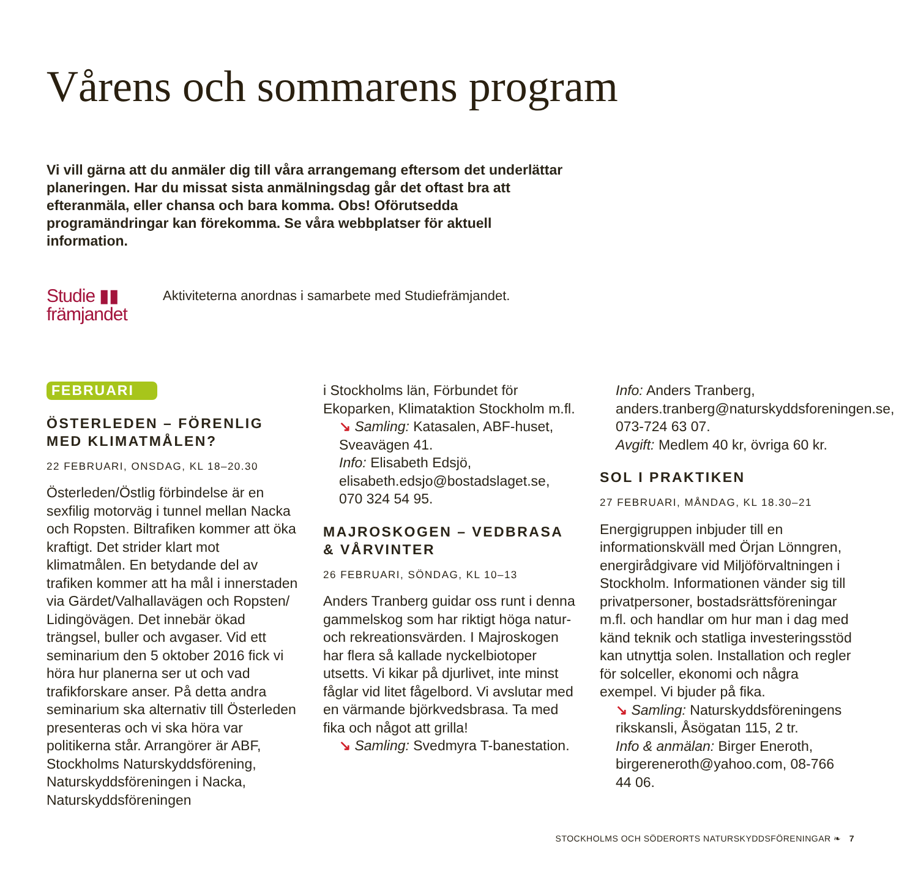Vårens och sommarens program
Vi vill gärna att du anmäler dig till våra arrangemang eftersom det underlättar planeringen. Har du missat sista anmälningsdag går det oftast bra att efteranmäla, eller chansa och bara komma. Obs! Oförutsedda programändringar kan förekomma. Se våra webbplatser för aktuell information.
Studie ▮▮
främjandet
Aktiviteterna anordnas i samarbete med Studiefrämjandet.
FEBRUARI
ÖSTERLEDEN – FÖRENLIG MED KLIMATMÅLEN?
22 FEBRUARI, ONSDAG, KL 18–20.30
Österleden/Östlig förbindelse är en sexfilig motorväg i tunnel mellan Nacka och Ropsten. Biltrafiken kommer att öka kraftigt. Det strider klart mot klimatmålen. En betydande del av trafiken kommer att ha mål i innerstaden via Gärdet/Valhallavägen och Ropsten/ Lidingövägen. Det innebär ökad trängsel, buller och avgaser. Vid ett seminarium den 5 oktober 2016 fick vi höra hur planerna ser ut och vad trafikforskare anser. På detta andra seminarium ska alternativ till Österleden presenteras och vi ska höra var politikerna står. Arrangörer är ABF, Stockholms Naturskyddsförening, Naturskyddsföreningen i Nacka, Naturskyddsföreningen
i Stockholms län, Förbundet för Ekoparken, Klimataktion Stockholm m.fl.
↘ Samling: Katasalen, ABF-huset, Sveavägen 41.
Info: Elisabeth Edsjö, elisabeth.edsjo@bostadslaget.se, 070 324 54 95.
MAJROSKOGEN – VEDBRASA & VÅRVINTER
26 FEBRUARI, SÖNDAG, KL 10–13
Anders Tranberg guidar oss runt i denna gammelskog som har riktigt höga natur- och rekreationsvärden. I Majroskogen har flera så kallade nyckelbiotoper utsetts. Vi kikar på djurlivet, inte minst fåglar vid litet fågelbord. Vi avslutar med en värmande björkvedsbrasa. Ta med fika och något att grilla!
↘ Samling: Svedmyra T-banestation.
Info: Anders Tranberg, anders.tranberg@naturskyddsforeningen.se, 073-724 63 07.
Avgift: Medlem 40 kr, övriga 60 kr.
SOL I PRAKTIKEN
27 FEBRUARI, MÅNDAG, KL 18.30–21
Energigruppen inbjuder till en informationskväll med Örjan Lönngren, energirådgivare vid Miljöförvaltningen i Stockholm. Informationen vänder sig till privatpersoner, bostadsrättsföreningar m.fl. och handlar om hur man i dag med känd teknik och statliga investeringsstöd kan utnyttja solen. Installation och regler för solceller, ekonomi och några exempel. Vi bjuder på fika.
↘ Samling: Naturskyddsföreningens rikskansli, Åsögatan 115, 2 tr.
Info & anmälan: Birger Eneroth, birgereneroth@yahoo.com, 08-766 44 06.
STOCKHOLMS OCH SÖDERORTS NATURSKYDDSFÖRENINGAR ❧ 7